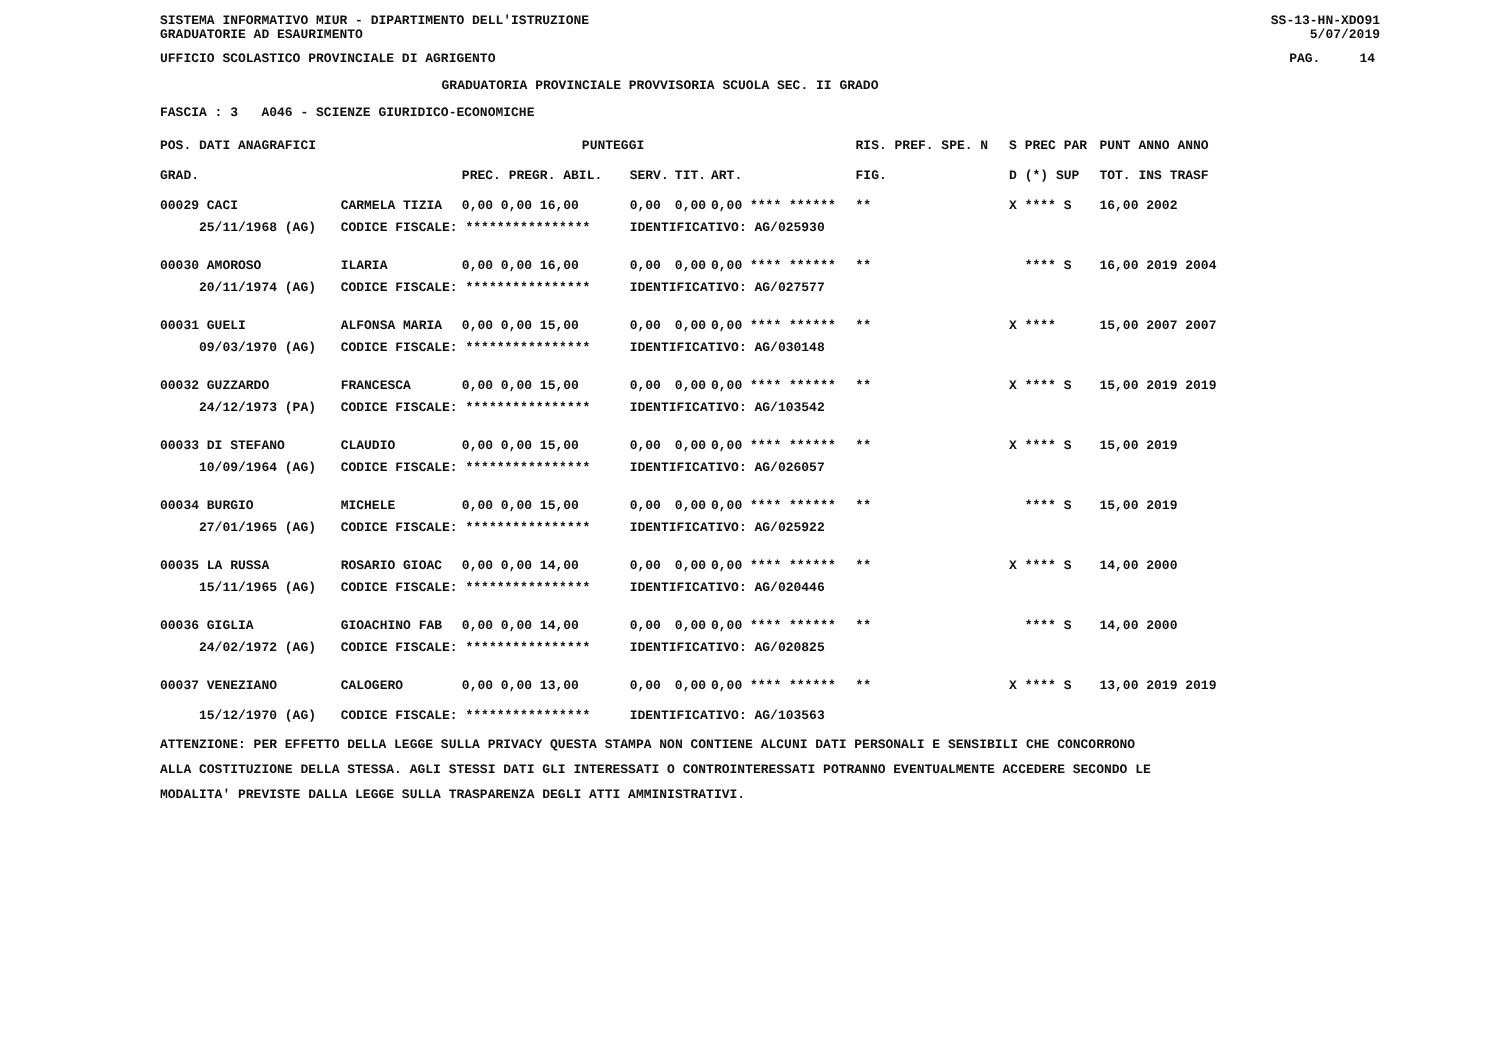SISTEMA INFORMATIVO MIUR - DIPARTIMENTO DELL'ISTRUZIONE
GRADUATORIE AD ESAURIMENTO SS-13-HN-XDO91
5/07/2019
UFFICIO SCOLASTICO PROVINCIALE DI AGRIGENTO PAG. 14
GRADUATORIA PROVINCIALE PROVVISORIA SCUOLA SEC. II GRADO
FASCIA : 3 A046 - SCIENZE GIURIDICO-ECONOMICHE
| POS. DATI ANAGRAFICI | | PUNTEGGI | | | | | | RIS. PREF. SPE. N | | | S PREC PAR | PUNT ANNO ANNO |
| --- | --- | --- | --- | --- | --- | --- | --- | --- | --- | --- | --- | --- |
| GRAD. | | PREC. PREGR. ABIL. | SERV. | TIT. | ART. | | | | | FIG. | D (*) SUP | TOT. INS TRASF |
| 00029 CACI | CARMELA TIZIA | 0,00 0,00 16,00 | 0,00 | 0,00 | 0,00 **** ****** | | | | | ** | X **** S | 16,00 2002 |
| 25/11/1968 (AG) | CODICE FISCALE: **************** | | IDENTIFICATIVO: AG/025930 | | | | | | | | | |
| 00030 AMOROSO | ILARIA | 0,00 0,00 16,00 | 0,00 | 0,00 | 0,00 **** ****** | | | | | ** | **** S | 16,00 2019 2004 |
| 20/11/1974 (AG) | CODICE FISCALE: **************** | | IDENTIFICATIVO: AG/027577 | | | | | | | | | |
| 00031 GUELI | ALFONSA MARIA | 0,00 0,00 15,00 | 0,00 | 0,00 | 0,00 **** ****** | | | | | ** | X **** | 15,00 2007 2007 |
| 09/03/1970 (AG) | CODICE FISCALE: **************** | | IDENTIFICATIVO: AG/030148 | | | | | | | | | |
| 00032 GUZZARDO | FRANCESCA | 0,00 0,00 15,00 | 0,00 | 0,00 | 0,00 **** ****** | | | | | ** | X **** S | 15,00 2019 2019 |
| 24/12/1973 (PA) | CODICE FISCALE: **************** | | IDENTIFICATIVO: AG/103542 | | | | | | | | | |
| 00033 DI STEFANO | CLAUDIO | 0,00 0,00 15,00 | 0,00 | 0,00 | 0,00 **** ****** | | | | | ** | X **** S | 15,00 2019 |
| 10/09/1964 (AG) | CODICE FISCALE: **************** | | IDENTIFICATIVO: AG/026057 | | | | | | | | | |
| 00034 BURGIO | MICHELE | 0,00 0,00 15,00 | 0,00 | 0,00 | 0,00 **** ****** | | | | | ** | **** S | 15,00 2019 |
| 27/01/1965 (AG) | CODICE FISCALE: **************** | | IDENTIFICATIVO: AG/025922 | | | | | | | | | |
| 00035 LA RUSSA | ROSARIO GIOAC | 0,00 0,00 14,00 | 0,00 | 0,00 | 0,00 **** ****** | | | | | ** | X **** S | 14,00 2000 |
| 15/11/1965 (AG) | CODICE FISCALE: **************** | | IDENTIFICATIVO: AG/020446 | | | | | | | | | |
| 00036 GIGLIA | GIOACHINO FAB | 0,00 0,00 14,00 | 0,00 | 0,00 | 0,00 **** ****** | | | | | ** | **** S | 14,00 2000 |
| 24/02/1972 (AG) | CODICE FISCALE: **************** | | IDENTIFICATIVO: AG/020825 | | | | | | | | | |
| 00037 VENEZIANO | CALOGERO | 0,00 0,00 13,00 | 0,00 | 0,00 | 0,00 **** ****** | | | | | ** | X **** S | 13,00 2019 2019 |
| 15/12/1970 (AG) | CODICE FISCALE: **************** | | IDENTIFICATIVO: AG/103563 | | | | | | | | | |
ATTENZIONE: PER EFFETTO DELLA LEGGE SULLA PRIVACY QUESTA STAMPA NON CONTIENE ALCUNI DATI PERSONALI E SENSIBILI CHE CONCORRONO
ALLA COSTITUZIONE DELLA STESSA. AGLI STESSI DATI GLI INTERESSATI O CONTROINTERESSATI POTRANNO EVENTUALMENTE ACCEDERE SECONDO LE
MODALITA' PREVISTE DALLA LEGGE SULLA TRASPARENZA DEGLI ATTI AMMINISTRATIVI.